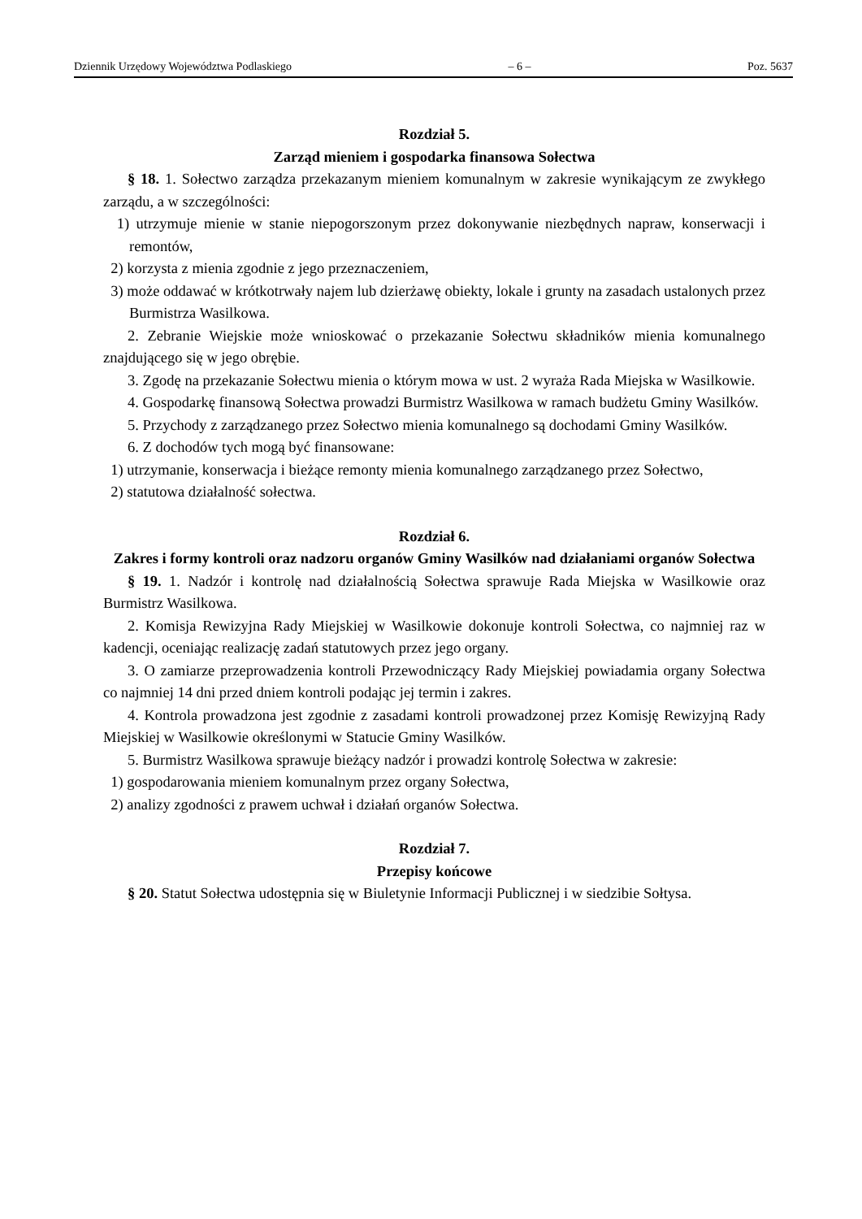Dziennik Urzędowy Województwa Podlaskiego – 6 – Poz. 5637
Rozdział 5.
Zarząd mieniem i gospodarka finansowa Sołectwa
§ 18. 1. Sołectwo zarządza przekazanym mieniem komunalnym w zakresie wynikającym ze zwykłego zarządu, a w szczególności:
1) utrzymuje mienie w stanie niepogorszonym przez dokonywanie niezbędnych napraw, konserwacji i remontów,
2) korzysta z mienia zgodnie z jego przeznaczeniem,
3) może oddawać w krótkotrwały najem lub dzierżawę obiekty, lokale i grunty na zasadach ustalonych przez Burmistrza Wasilkowa.
2. Zebranie Wiejskie może wnioskować o przekazanie Sołectwu składników mienia komunalnego znajdującego się w jego obrębie.
3. Zgodę na przekazanie Sołectwu mienia o którym mowa w ust. 2 wyraża Rada Miejska w Wasilkowie.
4. Gospodarkę finansową Sołectwa prowadzi Burmistrz Wasilkowa w ramach budżetu Gminy Wasilków.
5. Przychody z zarządzanego przez Sołectwo mienia komunalnego są dochodami Gminy Wasilków.
6. Z dochodów tych mogą być finansowane:
1) utrzymanie, konserwacja i bieżące remonty mienia komunalnego zarządzanego przez Sołectwo,
2) statutowa działalność sołectwa.
Rozdział 6.
Zakres i formy kontroli oraz nadzoru organów Gminy Wasilków nad działaniami organów Sołectwa
§ 19. 1. Nadzór i kontrolę nad działalnością Sołectwa sprawuje Rada Miejska w Wasilkowie oraz Burmistrz Wasilkowa.
2. Komisja Rewizyjna Rady Miejskiej w Wasilkowie dokonuje kontroli Sołectwa, co najmniej raz w kadencji, oceniając realizację zadań statutowych przez jego organy.
3. O zamiarze przeprowadzenia kontroli Przewodniczący Rady Miejskiej powiadamia organy Sołectwa co najmniej 14 dni przed dniem kontroli podając jej termin i zakres.
4. Kontrola prowadzona jest zgodnie z zasadami kontroli prowadzonej przez Komisję Rewizyjną Rady Miejskiej w Wasilkowie określonymi w Statucie Gminy Wasilków.
5. Burmistrz Wasilkowa sprawuje bieżący nadzór i prowadzi kontrolę Sołectwa w zakresie:
1) gospodarowania mieniem komunalnym przez organy Sołectwa,
2) analizy zgodności z prawem uchwał i działań organów Sołectwa.
Rozdział 7.
Przepisy końcowe
§ 20. Statut Sołectwa udostępnia się w Biuletynie Informacji Publicznej i w siedzibie Sołtysa.